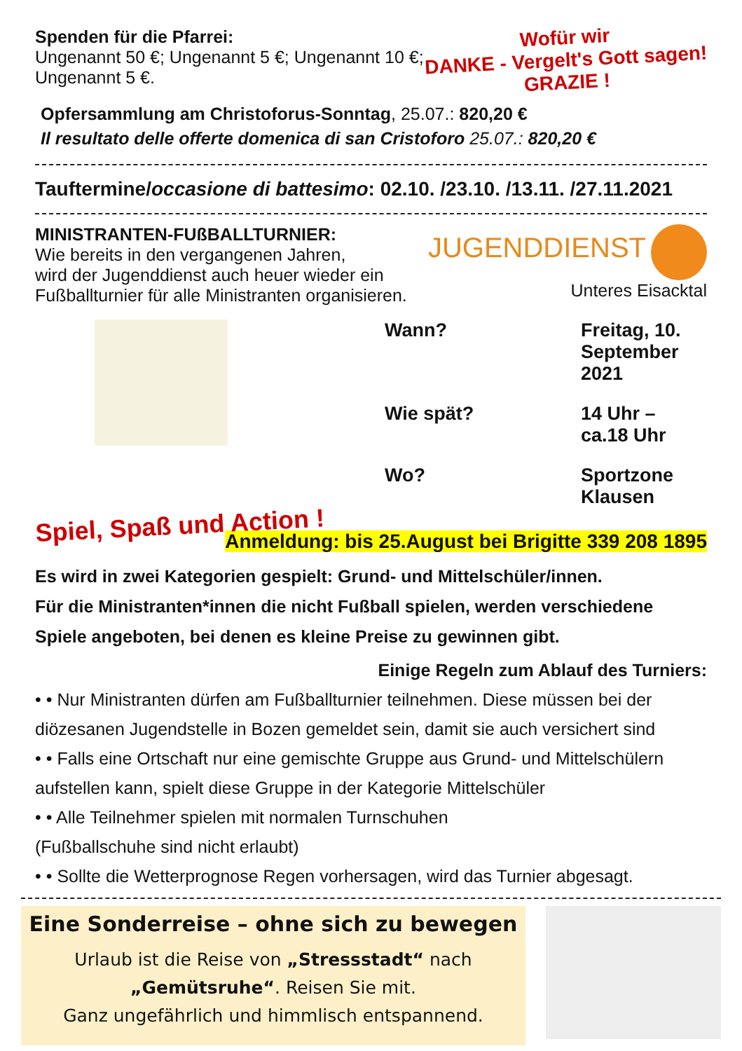Spenden für die Pfarrei:
Ungenannt 50 €; Ungenannt 5 €; Ungenannt 10 €;
Ungenannt 5 €.
Wofür wir
DANKE - Vergelt's Gott sagen!
GRAZIE !
Opfersammlung am Christoforus-Sonntag, 25.07.: 820,20 €
Il resultato delle offerte domenica di san Cristoforo 25.07.: 820,20 €
Tauftermine/occasione di battesimo: 02.10. /23.10. /13.11. /27.11.2021
MINISTRANTEN-FUßBALLTURNIER:
Wie bereits in den vergangenen Jahren,
wird der Jugenddienst auch heuer wieder ein
Fußballturnier für alle Ministranten organisieren.
JUGENDDIENST
Unteres Eisacktal
Wann? Freitag, 10. September 2021 Wie spät? 14 Uhr – ca.18 Uhr Wo? Sportzone Klausen
Spiel, Spaß und Action !
Anmeldung: bis 25.August bei Brigitte 339 208 1895
Es wird in zwei Kategorien gespielt: Grund- und Mittelschüler/innen.
Für die Ministranten*innen die nicht Fußball spielen, werden verschiedene Spiele angeboten, bei denen es kleine Preise zu gewinnen gibt.
Einige Regeln zum Ablauf des Turniers:
• • Nur Ministranten dürfen am Fußballturnier teilnehmen. Diese müssen bei der diözesanen Jugendstelle in Bozen gemeldet sein, damit sie auch versichert sind
• • Falls eine Ortschaft nur eine gemischte Gruppe aus Grund- und Mittelschülern aufstellen kann, spielt diese Gruppe in der Kategorie Mittelschüler
• • Alle Teilnehmer spielen mit normalen Turnschuhen
(Fußballschuhe sind nicht erlaubt)
• • Sollte die Wetterprognose Regen vorhersagen, wird das Turnier abgesagt.
Eine Sonderreise – ohne sich zu bewegen
Urlaub ist die Reise von „Stressstadt“ nach
„Gemütsruhe“. Reisen Sie mit.
Ganz ungefährlich und himmlisch entspannend.